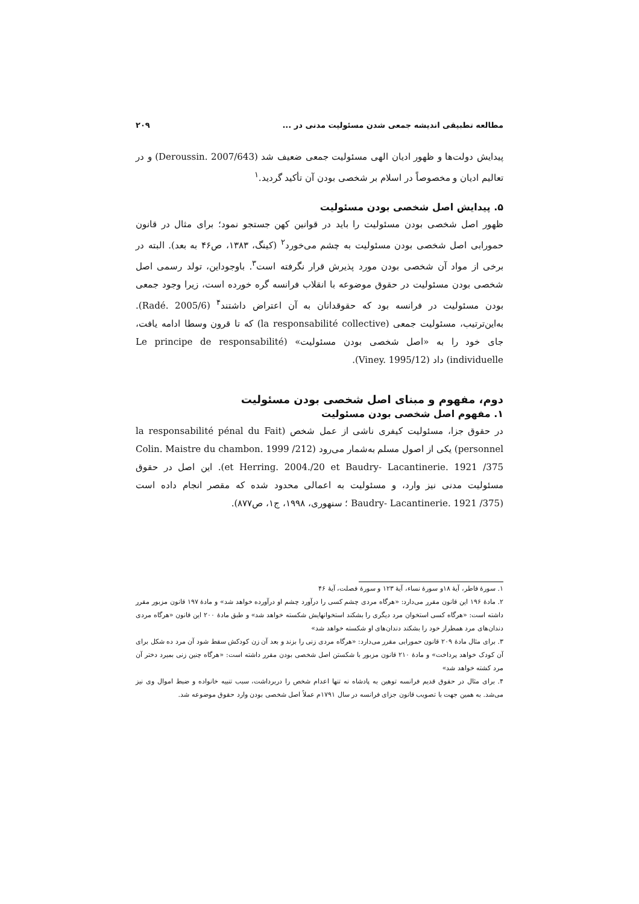مطالعه تطبیقی اندیشه جمعی شدن مسئولیت مدنی در ... ۲۰۹
پیدایش دولت‌ها و ظهور ادیان الهی مسئولیت جمعی ضعیف شد (Deroussin. 2007/643) و در تعالیم ادیان و مخصوصاً در اسلام بر شخصی بودن آن تأکید گردید.<sup>۱</sup>
۵. پیدایش اصل شخصی بودن مسئولیت
ظهور اصل شخصی بودن مسئولیت را باید در قوانین کهن جستجو نمود؛ برای مثال در قانون حمورابی اصل شخصی بودن مسئولیت به چشم می‌خورد<sup>۲</sup> (کینگ، ۱۳۸۳، ص۴۶ به بعد). البته در برخی از مواد آن شخصی بودن مورد پذیرش قرار نگرفته است<sup>۳</sup>. باوجوداین، تولد رسمی اصل شخصی بودن مسئولیت در حقوق موضوعه با انقلاب فرانسه گره خورده است، زیرا وجود جمعی بودن مسئولیت در فرانسه بود که حقوقدانان به آن اعتراض داشتند<sup>۴</sup> (Radé. 2005/6). به‌این‌ترتیب، مسئولیت جمعی (la responsabilité collective) که تا قرون وسطا ادامه یافت، جای خود را به «اصل شخصی بودن مسئولیت» (Le principe de responsabilité individuelle) داد (Viney. 1995/12).
دوم، مفهوم و مبنای اصل شخصی بودن مسئولیت
۱. مفهوم اصل شخصی بودن مسئولیت
در حقوق جزا، مسئولیت کیفری ناشی از عمل شخص (la responsabilité pénal du Fait personnel) یکی از اصول مسلم به‌شمار می‌رود (Colin. Maistre du chambon. 1999 /212 et Herring. 2004./20 et Baudry- Lacantinerie. 1921 /375). این اصل در حقوق مسئولیت مدنی نیز وارد، و مسئولیت به اعمالی محدود شده که مقصر انجام داده است (Baudry- Lacantinerie. 1921 /375 ؛ سنهوری، ۱۹۹۸، ج۱، ص۸۷۷).
۱. سورهٔ فاطر، آیهٔ ۱۸و سورهٔ نساء، آیهٔ ۱۲۳ و سورهٔ فصلت، آیهٔ ۴۶
۲. مادهٔ ۱۹۶ این قانون مقرر می‌دارد: «هرگاه مردی چشم کسی را درآورد چشم او درآورده خواهد شد» و مادهٔ ۱۹۷ قانون مزبور مقرر داشته است: «هرگاه کسی استخوان مرد دیگری را بشکند استخوانهایش شکسته خواهد شد» و طبق مادهٔ ۲۰۰ این قانون «هرگاه مردی دندان‌های مرد همطراز خود را بشکند دندان‌های او شکسته خواهد شد»
۳. برای مثال مادهٔ ۲۰۹ قانون حمورابی مقرر می‌دارد: «هرگاه مردی زنی را بزند و بعد آن زن کودکش سقط شود آن مرد ده شکل برای آن کودک خواهد پرداخت» و مادهٔ ۲۱۰ قانون مزبور با شکستن اصل شخصی بودن مقرر داشته است: «هرگاه چنین زنی بمیرد دختر آن مرد کشته خواهد شد»
۴. برای مثال در حقوق قدیم فرانسه توهین به پادشاه نه تنها اعدام شخص را دربرداشت، سبب تنبیه خانواده و ضبط اموال وی نیز می‌شد. به همین جهت با تصویب قانون جزای فرانسه در سال ۱۷۹۱م عملاً اصل شخصی بودن وارد حقوق موضوعه شد.